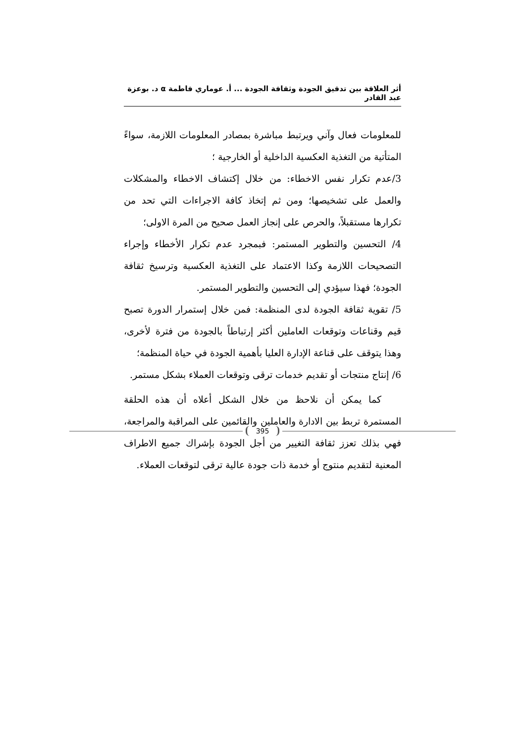أثر العلاقة بين تدقيق الجودة وثقافة الجودة ... أ. عوماري فاطمة α د. بوعزة عبد القادر
للمعلومات فعال وآني ويرتبط مباشرة بمصادر المعلومات اللازمة، سواءً المتأتية من التغذية العكسية الداخلية أو الخارجية ؛
3/عدم تكرار نفس الاخطاء: من خلال إكتشاف الاخطاء والمشكلات والعمل على تشخيصها؛ ومن ثم إتخاذ كافة الاجراءات التي تحد من تكرارها مستقبلاً، والحرص على إنجاز العمل صحيح من المرة الاولى؛
4/ التحسين والتطوير المستمر: فبمجرد عدم تكرار الأخطاء وإجراء التصحيحات اللازمة وكذا الاعتماد على التغذية العكسية وترسيخ ثقافة الجودة؛ فهذا سيؤدي إلى التحسين والتطوير المستمر.
5/ تقوية ثقافة الجودة لدى المنظمة: فمن خلال إستمرار الدورة تصبح قيم وقناعات وتوقعات العاملين أكثر إرتباطاً بالجودة من فترة لأخرى، وهذا يتوقف على قناعة الإدارة العليا بأهمية الجودة في حياة المنظمة؛
6/ إنتاج منتجات أو تقديم خدمات ترقى وتوقعات العملاء بشكل مستمر.
كما يمكن أن نلاحظ من خلال الشكل أعلاه أن هذه الحلقة المستمرة تربط بين الادارة والعاملين والقائمين على المراقبة والمراجعة، فهي بذلك تعزز ثقافة التغيير من أجل الجودة بإشراك جميع الاطراف المعنية لتقديم منتوج أو خدمة ذات جودة عالية ترقى لتوقعات العملاء.
395